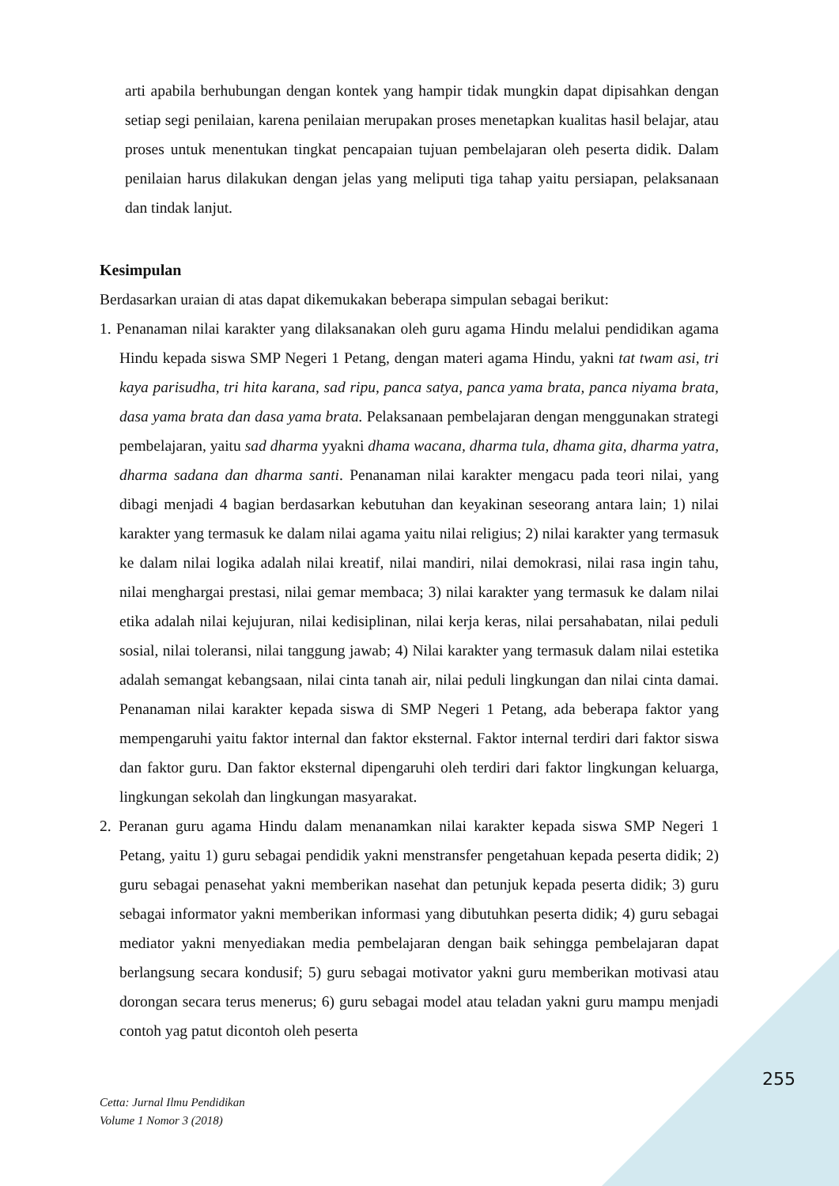arti apabila berhubungan dengan kontek yang hampir tidak mungkin dapat dipisahkan dengan setiap segi penilaian, karena penilaian merupakan proses menetapkan kualitas hasil belajar, atau proses untuk menentukan tingkat pencapaian tujuan pembelajaran oleh peserta didik. Dalam penilaian harus dilakukan dengan jelas yang meliputi tiga tahap yaitu persiapan, pelaksanaan dan tindak lanjut.
Kesimpulan
Berdasarkan uraian di atas dapat dikemukakan beberapa simpulan sebagai berikut:
1. Penanaman nilai karakter yang dilaksanakan oleh guru agama Hindu melalui pendidikan agama Hindu kepada siswa SMP Negeri 1 Petang, dengan materi agama Hindu, yakni tat twam asi, tri kaya parisudha, tri hita karana, sad ripu, panca satya, panca yama brata, panca niyama brata, dasa yama brata dan dasa yama brata. Pelaksanaan pembelajaran dengan menggunakan strategi pembelajaran, yaitu sad dharma yyakni dhama wacana, dharma tula, dhama gita, dharma yatra, dharma sadana dan dharma santi. Penanaman nilai karakter mengacu pada teori nilai, yang dibagi menjadi 4 bagian berdasarkan kebutuhan dan keyakinan seseorang antara lain; 1) nilai karakter yang termasuk ke dalam nilai agama yaitu nilai religius; 2) nilai karakter yang termasuk ke dalam nilai logika adalah nilai kreatif, nilai mandiri, nilai demokrasi, nilai rasa ingin tahu, nilai menghargai prestasi, nilai gemar membaca; 3) nilai karakter yang termasuk ke dalam nilai etika adalah nilai kejujuran, nilai kedisiplinan, nilai kerja keras, nilai persahabatan, nilai peduli sosial, nilai toleransi, nilai tanggung jawab; 4) Nilai karakter yang termasuk dalam nilai estetika adalah semangat kebangsaan, nilai cinta tanah air, nilai peduli lingkungan dan nilai cinta damai. Penanaman nilai karakter kepada siswa di SMP Negeri 1 Petang, ada beberapa faktor yang mempengaruhi yaitu faktor internal dan faktor eksternal. Faktor internal terdiri dari faktor siswa dan faktor guru. Dan faktor eksternal dipengaruhi oleh terdiri dari faktor lingkungan keluarga, lingkungan sekolah dan lingkungan masyarakat.
2. Peranan guru agama Hindu dalam menanamkan nilai karakter kepada siswa SMP Negeri 1 Petang, yaitu 1) guru sebagai pendidik yakni menstransfer pengetahuan kepada peserta didik; 2) guru sebagai penasehat yakni memberikan nasehat dan petunjuk kepada peserta didik; 3) guru sebagai informator yakni memberikan informasi yang dibutuhkan peserta didik; 4) guru sebagai mediator yakni menyediakan media pembelajaran dengan baik sehingga pembelajaran dapat berlangsung secara kondusif; 5) guru sebagai motivator yakni guru memberikan motivasi atau dorongan secara terus menerus; 6) guru sebagai model atau teladan yakni guru mampu menjadi contoh yag patut dicontoh oleh peserta
255
Cetta: Jurnal Ilmu Pendidikan
Volume 1 Nomor 3 (2018)